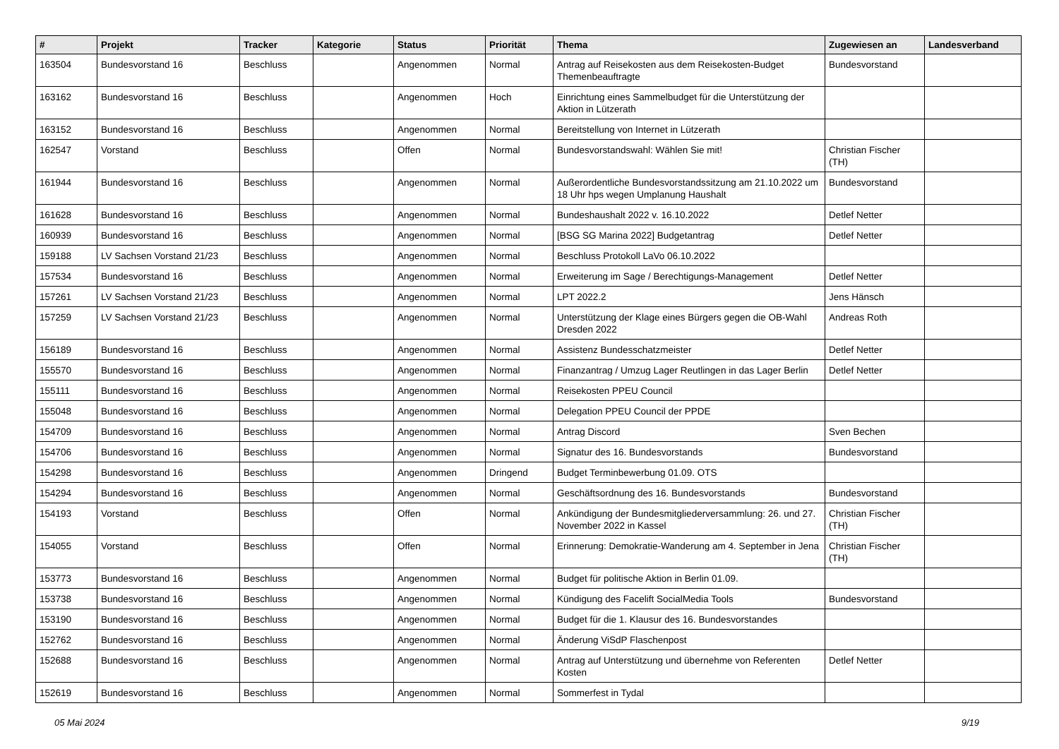| # | Projekt | Tracker | Kategorie | Status | Priorität | Thema | Zugewiesen an | Landesverband |
| --- | --- | --- | --- | --- | --- | --- | --- | --- |
| 163504 | Bundesvorstand 16 | Beschluss | | Angenommen | Normal | Antrag auf Reisekosten aus dem Reisekosten-Budget Themenbeauftragte | Bundesvorstand | |
| 163162 | Bundesvorstand 16 | Beschluss | | Angenommen | Hoch | Einrichtung eines Sammelbudget für die Unterstützung der Aktion in Lützerath | | |
| 163152 | Bundesvorstand 16 | Beschluss | | Angenommen | Normal | Bereitstellung von Internet in Lützerath | | |
| 162547 | Vorstand | Beschluss | | Offen | Normal | Bundesvorstandswahl: Wählen Sie mit! | Christian Fischer (TH) | |
| 161944 | Bundesvorstand 16 | Beschluss | | Angenommen | Normal | Außerordentliche Bundesvorstandssitzung am 21.10.2022 um 18 Uhr hps wegen Umplanung Haushalt | Bundesvorstand | |
| 161628 | Bundesvorstand 16 | Beschluss | | Angenommen | Normal | Bundeshaushalt 2022 v. 16.10.2022 | Detlef Netter | |
| 160939 | Bundesvorstand 16 | Beschluss | | Angenommen | Normal | [BSG SG Marina 2022] Budgetantrag | Detlef Netter | |
| 159188 | LV Sachsen Vorstand 21/23 | Beschluss | | Angenommen | Normal | Beschluss Protokoll LaVo 06.10.2022 | | |
| 157534 | Bundesvorstand 16 | Beschluss | | Angenommen | Normal | Erweiterung im Sage / Berechtigungs-Management | Detlef Netter | |
| 157261 | LV Sachsen Vorstand 21/23 | Beschluss | | Angenommen | Normal | LPT 2022.2 | Jens Hänsch | |
| 157259 | LV Sachsen Vorstand 21/23 | Beschluss | | Angenommen | Normal | Unterstützung der Klage eines Bürgers gegen die OB-Wahl Dresden 2022 | Andreas Roth | |
| 156189 | Bundesvorstand 16 | Beschluss | | Angenommen | Normal | Assistenz Bundesschatzmeister | Detlef Netter | |
| 155570 | Bundesvorstand 16 | Beschluss | | Angenommen | Normal | Finanzantrag / Umzug Lager Reutlingen in das Lager Berlin | Detlef Netter | |
| 155111 | Bundesvorstand 16 | Beschluss | | Angenommen | Normal | Reisekosten PPEU Council | | |
| 155048 | Bundesvorstand 16 | Beschluss | | Angenommen | Normal | Delegation PPEU Council der PPDE | | |
| 154709 | Bundesvorstand 16 | Beschluss | | Angenommen | Normal | Antrag Discord | Sven Bechen | |
| 154706 | Bundesvorstand 16 | Beschluss | | Angenommen | Normal | Signatur des 16. Bundesvorstands | Bundesvorstand | |
| 154298 | Bundesvorstand 16 | Beschluss | | Angenommen | Dringend | Budget Terminbewerbung 01.09. OTS | | |
| 154294 | Bundesvorstand 16 | Beschluss | | Angenommen | Normal | Geschäftsordnung des 16. Bundesvorstands | Bundesvorstand | |
| 154193 | Vorstand | Beschluss | | Offen | Normal | Ankündigung der Bundesmitgliederversammlung: 26. und 27. November 2022 in Kassel | Christian Fischer (TH) | |
| 154055 | Vorstand | Beschluss | | Offen | Normal | Erinnerung: Demokratie-Wanderung am 4. September in Jena | Christian Fischer (TH) | |
| 153773 | Bundesvorstand 16 | Beschluss | | Angenommen | Normal | Budget für politische Aktion in Berlin 01.09. | | |
| 153738 | Bundesvorstand 16 | Beschluss | | Angenommen | Normal | Kündigung des Facelift SocialMedia Tools | Bundesvorstand | |
| 153190 | Bundesvorstand 16 | Beschluss | | Angenommen | Normal | Budget für die 1. Klausur des 16. Bundesvorstandes | | |
| 152762 | Bundesvorstand 16 | Beschluss | | Angenommen | Normal | Änderung ViSdP Flaschenpost | | |
| 152688 | Bundesvorstand 16 | Beschluss | | Angenommen | Normal | Antrag auf Unterstützung und übernehme von Referenten Kosten | Detlef Netter | |
| 152619 | Bundesvorstand 16 | Beschluss | | Angenommen | Normal | Sommerfest in Tydal | | |
05 Mai 2024 9/19